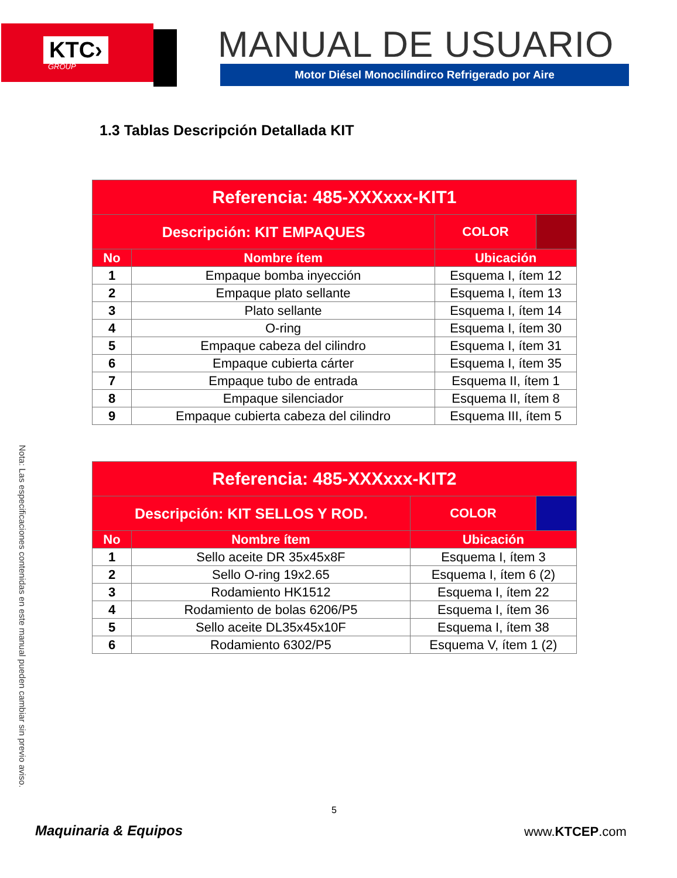KTC›
GROUP
MANUAL DE USUARIO
Motor Diésel Monocilíndirco Refrigerado por Aire
1.3 Tablas Descripción Detallada KIT
| Referencia: 485-XXXxxx-KIT1 | | | |
| --- | --- | --- | --- |
| Descripción: KIT EMPAQUES | | COLOR | |
| No | Nombre ítem | Ubicación | |
| 1 | Empaque bomba inyección | Esquema I, ítem 12 | |
| 2 | Empaque plato sellante | Esquema I, ítem 13 | |
| 3 | Plato sellante | Esquema I, ítem 14 | |
| 4 | O-ring | Esquema I, ítem 30 | |
| 5 | Empaque cabeza del cilindro | Esquema I, ítem 31 | |
| 6 | Empaque cubierta cárter | Esquema I, ítem 35 | |
| 7 | Empaque tubo de entrada | Esquema II, ítem 1 | |
| 8 | Empaque silenciador | Esquema II, ítem 8 | |
| 9 | Empaque cubierta cabeza del cilindro | Esquema III, ítem 5 | |
| Referencia: 485-XXXxxx-KIT2 | | | |
| --- | --- | --- | --- |
| Descripción: KIT SELLOS Y ROD. | | COLOR | |
| No | Nombre ítem | Ubicación | |
| 1 | Sello aceite DR 35x45x8F | Esquema I, ítem 3 | |
| 2 | Sello O-ring 19x2.65 | Esquema I, ítem 6 (2) | |
| 3 | Rodamiento HK1512 | Esquema I, ítem 22 | |
| 4 | Rodamiento de bolas 6206/P5 | Esquema I, ítem 36 | |
| 5 | Sello aceite DL35x45x10F | Esquema I, ítem 38 | |
| 6 | Rodamiento 6302/P5 | Esquema V, ítem 1 (2) | |
Nota: Las especificaciones contenidas en este manual pueden cambiar sin previo aviso.
5
Maquinaria & Equipos www.KTCEP.com